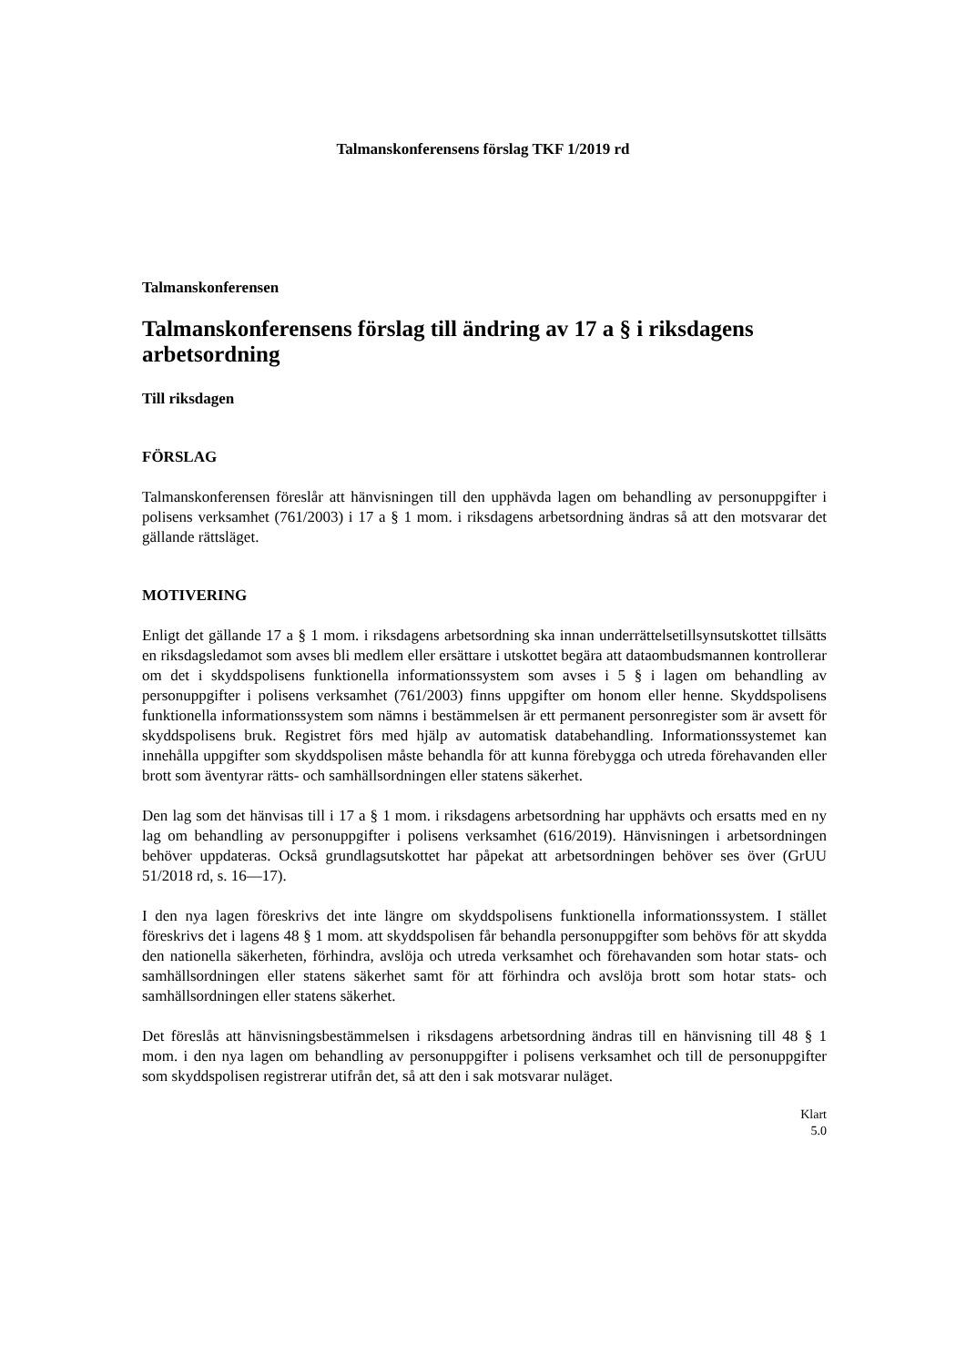Talmanskonferensens förslag TKF 1/2019 rd
Talmanskonferensen
Talmanskonferensens förslag till ändring av 17 a § i riksdagens arbetsordning
Till riksdagen
FÖRSLAG
Talmanskonferensen föreslår att hänvisningen till den upphävda lagen om behandling av personuppgifter i polisens verksamhet (761/2003) i 17 a § 1 mom. i riksdagens arbetsordning ändras så att den motsvarar det gällande rättsläget.
MOTIVERING
Enligt det gällande 17 a § 1 mom. i riksdagens arbetsordning ska innan underrättelsetillsynsutskottet tillsätts en riksdagsledamot som avses bli medlem eller ersättare i utskottet begära att dataombudsmannen kontrollerar om det i skyddspolisens funktionella informationssystem som avses i 5 § i lagen om behandling av personuppgifter i polisens verksamhet (761/2003) finns uppgifter om honom eller henne. Skyddspolisens funktionella informationssystem som nämns i bestämmelsen är ett permanent personregister som är avsett för skyddspolisens bruk. Registret förs med hjälp av automatisk databehandling. Informationssystemet kan innehålla uppgifter som skyddspolisen måste behandla för att kunna förebygga och utreda förehavanden eller brott som äventyrar rätts- och samhällsordningen eller statens säkerhet.
Den lag som det hänvisas till i 17 a § 1 mom. i riksdagens arbetsordning har upphävts och ersatts med en ny lag om behandling av personuppgifter i polisens verksamhet (616/2019). Hänvisningen i arbetsordningen behöver uppdateras. Också grundlagsutskottet har påpekat att arbetsordningen behöver ses över (GrUU 51/2018 rd, s. 16—17).
I den nya lagen föreskrivs det inte längre om skyddspolisens funktionella informationssystem. I stället föreskrivs det i lagens 48 § 1 mom. att skyddspolisen får behandla personuppgifter som behövs för att skydda den nationella säkerheten, förhindra, avslöja och utreda verksamhet och förehavanden som hotar stats- och samhällsordningen eller statens säkerhet samt för att förhindra och avslöja brott som hotar stats- och samhällsordningen eller statens säkerhet.
Det föreslås att hänvisningsbestämmelsen i riksdagens arbetsordning ändras till en hänvisning till 48 § 1 mom. i den nya lagen om behandling av personuppgifter i polisens verksamhet och till de personuppgifter som skyddspolisen registrerar utifrån det, så att den i sak motsvarar nuläget.
Klart
5.0